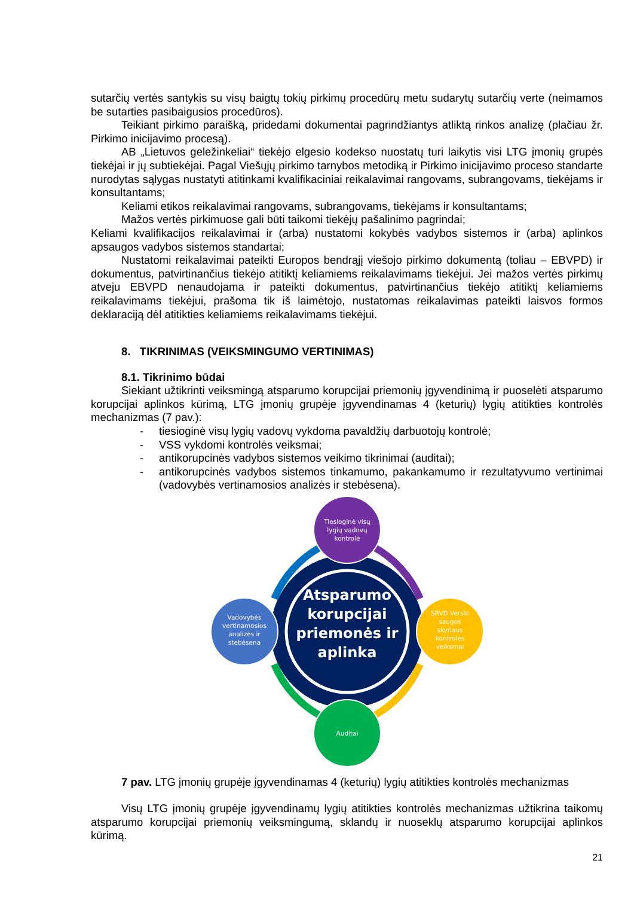sutarčių vertės santykis su visų baigtų tokių pirkimų procedūrų metu sudarytų sutarčių verte (neimamos be sutarties pasibaigusios procedūros).
Teikiant pirkimo paraišką, pridedami dokumentai pagrindžiantys atliktą rinkos analizę (plačiau žr. Pirkimo inicijavimo procesą).
AB „Lietuvos geležinkeliai“ tiekėjo elgesio kodekso nuostatų turi laikytis visi LTG įmonių grupės tiekėjai ir jų subtiekėjai. Pagal Viešųjų pirkimo tarnybos metodiką ir Pirkimo inicijavimo proceso standarte nurodytas sąlygas nustatyti atitinkami kvalifikaciniai reikalavimai rangovams, subrangovams, tiekėjams ir konsultantams;
Keliami etikos reikalavimai rangovams, subrangovams, tiekėjams ir konsultantams;
Mažos vertės pirkimuose gali būti taikomi tiekėjų pašalinimo pagrindai;
Keliami kvalifikacijos reikalavimai ir (arba) nustatomi kokybės vadybos sistemos ir (arba) aplinkos apsaugos vadybos sistemos standartai;
Nustatomi reikalavimai pateikti Europos bendrąjį viešojo pirkimo dokumentą (toliau – EBVPD) ir dokumentus, patvirtinančius tiekėjo atitiktį keliamiems reikalavimams tiekėjui. Jei mažos vertės pirkimų atveju EBVPD nenaudojama ir pateikti dokumentus, patvirtinančius tiekėjo atitiktį keliamiems reikalavimams tiekėjui, prašoma tik iš laimėtojo, nustatomas reikalavimas pateikti laisvos formos deklaraciją dėl atitikties keliamiems reikalavimams tiekėjui.
8. TIKRINIMAS (VEIKSMINGUMO VERTINIMAS)
8.1. Tikrinimo būdai
Siekiant užtikrinti veiksmingą atsparumo korupcijai priemonių įgyvendinimą ir puoselėti atsparumo korupcijai aplinkos kūrimą, LTG įmonių grupėje įgyvendinamas 4 (keturių) lygių atitikties kontrolės mechanizmas (7 pav.):
- tiesioginė visų lygių vadovų vykdoma pavaldžių darbuotojų kontrolė;
- VSS vykdomi kontrolės veiksmai;
- antikorupcinės vadybos sistemos veikimo tikrinimai (auditai);
- antikorupcinės vadybos sistemos tinkamumo, pakankamumo ir rezultatyvumo vertinimai (vadovybės vertinamosios analizės ir stebėsena).
Atsparumo korupcijai priemonės ir aplinka
Tiesioginė visų lygių vadovų kontrolė
Vadovybės vertinamosios analizės ir stebėsena
SRVD Verslo saugos skyriaus kontrolės veiksmai
Auditai
7 pav. LTG įmonių grupėje įgyvendinamas 4 (keturių) lygių atitikties kontrolės mechanizmas
Visų LTG įmonių grupėje įgyvendinamų lygių atitikties kontrolės mechanizmas užtikrina taikomų atsparumo korupcijai priemonių veiksmingumą, sklandų ir nuoseklų atsparumo korupcijai aplinkos kūrimą.
21